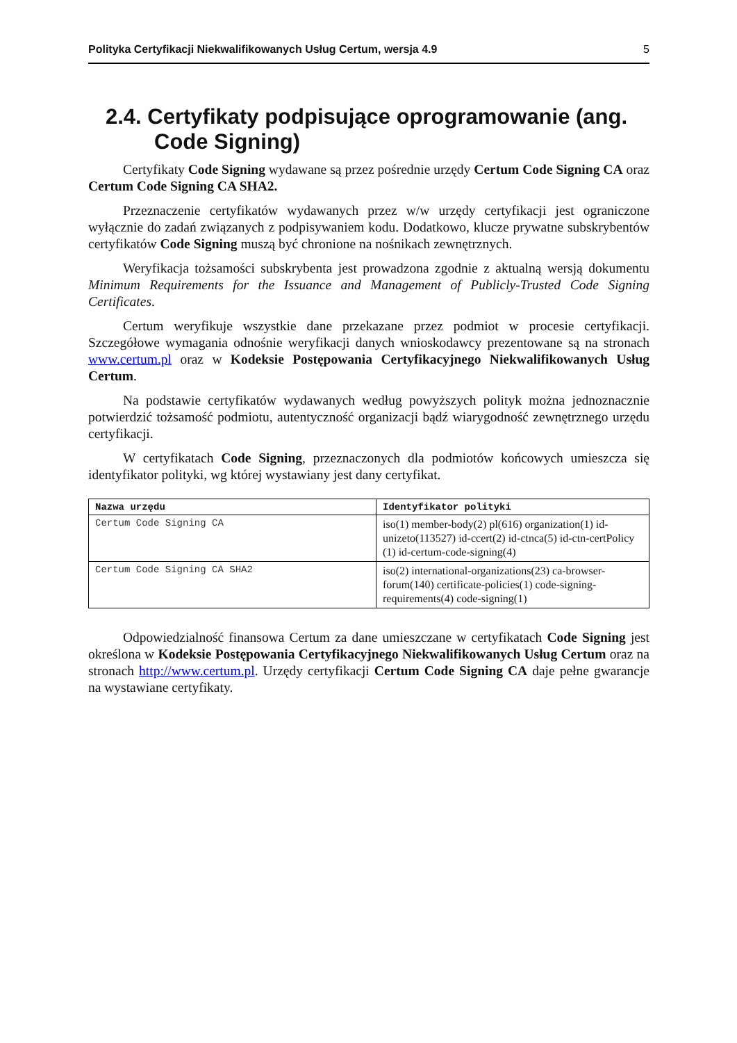Polityka Certyfikacji Niekwalifikowanych Usług Certum, wersja 4.9 5
2.4. Certyfikaty podpisujące oprogramowanie (ang. Code Signing)
Certyfikaty Code Signing wydawane są przez pośrednie urzędy Certum Code Signing CA oraz Certum Code Signing CA SHA2.
Przeznaczenie certyfikatów wydawanych przez w/w urzędy certyfikacji jest ograniczone wyłącznie do zadań związanych z podpisywaniem kodu. Dodatkowo, klucze prywatne subskrybentów certyfikatów Code Signing muszą być chronione na nośnikach zewnętrznych.
Weryfikacja tożsamości subskrybenta jest prowadzona zgodnie z aktualną wersją dokumentu Minimum Requirements for the Issuance and Management of Publicly-Trusted Code Signing Certificates.
Certum weryfikuje wszystkie dane przekazane przez podmiot w procesie certyfikacji. Szczegółowe wymagania odnośnie weryfikacji danych wnioskodawcy prezentowane są na stronach www.certum.pl oraz w Kodeksie Postępowania Certyfikacyjnego Niekwalifikowanych Usług Certum.
Na podstawie certyfikatów wydawanych według powyższych polityk można jednoznacznie potwierdzić tożsamość podmiotu, autentyczność organizacji bądź wiarygodność zewnętrznego urzędu certyfikacji.
W certyfikatach Code Signing, przeznaczonych dla podmiotów końcowych umieszcza się identyfikator polityki, wg której wystawiany jest dany certyfikat.
| Nazwa urzędu | Identyfikator polityki |
| --- | --- |
| Certum Code Signing CA | iso(1) member-body(2) pl(616) organization(1) id-unizeto(113527) id-ccert(2) id-ctnca(5) id-ctn-certPolicy (1) id-certum-code-signing(4) |
| Certum Code Signing CA SHA2 | iso(2) international-organizations(23) ca-browser-forum(140) certificate-policies(1) code-signing-requirements(4) code-signing(1) |
Odpowiedzialność finansowa Certum za dane umieszczane w certyfikatach Code Signing jest określona w Kodeksie Postępowania Certyfikacyjnego Niekwalifikowanych Usług Certum oraz na stronach http://www.certum.pl. Urzędy certyfikacji Certum Code Signing CA daje pełne gwarancje na wystawiane certyfikaty.